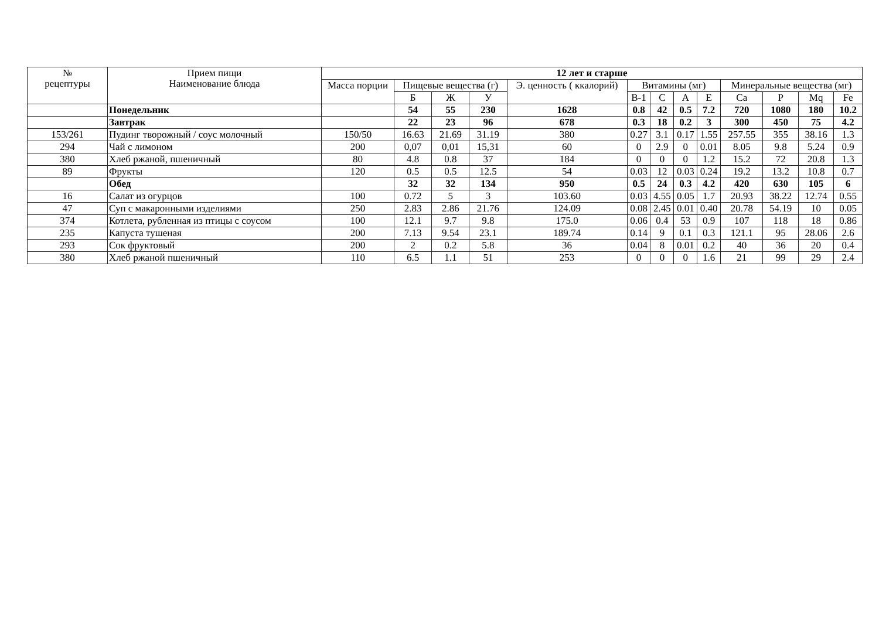| № рецептуры | Прием пищи Наименование блюда | 12 лет и старше | | | | | | | | | | | | |
| --- | --- | --- | --- | --- | --- | --- | --- | --- | --- | --- | --- | --- | --- | --- |
| | | Масса порции | Пищевые вещества (г) | | | Э. ценность ( ккалорий) | Витамины (мг) | | | | Минеральные вещества (мг) | | | |
| | | | Б | Ж | У | | В-1 | С | А | Е | Ca | P | Mq | Fe |
| | Понедельник | | 54 | 55 | 230 | 1628 | 0.8 | 42 | 0.5 | 7.2 | 720 | 1080 | 180 | 10.2 |
| | Завтрак | | 22 | 23 | 96 | 678 | 0.3 | 18 | 0.2 | 3 | 300 | 450 | 75 | 4.2 |
| 153/261 | Пудинг творожный / соус молочный | 150/50 | 16.63 | 21.69 | 31.19 | 380 | 0.27 | 3.1 | 0.17 | 1.55 | 257.55 | 355 | 38.16 | 1.3 |
| 294 | Чай с лимоном | 200 | 0,07 | 0,01 | 15,31 | 60 | 0 | 2.9 | 0 | 0.01 | 8.05 | 9.8 | 5.24 | 0.9 |
| 380 | Хлеб ржаной, пшеничный | 80 | 4.8 | 0.8 | 37 | 184 | 0 | 0 | 0 | 1.2 | 15.2 | 72 | 20.8 | 1.3 |
| 89 | Фрукты | 120 | 0.5 | 0.5 | 12.5 | 54 | 0.03 | 12 | 0.03 | 0.24 | 19.2 | 13.2 | 10.8 | 0.7 |
| | Обед | | 32 | 32 | 134 | 950 | 0.5 | 24 | 0.3 | 4.2 | 420 | 630 | 105 | 6 |
| 16 | Салат из огурцов | 100 | 0.72 | 5 | 3 | 103.60 | 0.03 | 4.55 | 0.05 | 1.7 | 20.93 | 38.22 | 12.74 | 0.55 |
| 47 | Суп с макаронными изделиями | 250 | 2.83 | 2.86 | 21.76 | 124.09 | 0.08 | 2.45 | 0.01 | 0.40 | 20.78 | 54.19 | 10 | 0.05 |
| 374 | Котлета, рубленная из птицы с соусом | 100 | 12.1 | 9.7 | 9.8 | 175.0 | 0.06 | 0.4 | 53 | 0.9 | 107 | 118 | 18 | 0.86 |
| 235 | Капуста тушеная | 200 | 7.13 | 9.54 | 23.1 | 189.74 | 0.14 | 9 | 0.1 | 0.3 | 121.1 | 95 | 28.06 | 2.6 |
| 293 | Сок фруктовый | 200 | 2 | 0.2 | 5.8 | 36 | 0.04 | 8 | 0.01 | 0.2 | 40 | 36 | 20 | 0.4 |
| 380 | Хлеб ржаной пшеничный | 110 | 6.5 | 1.1 | 51 | 253 | 0 | 0 | 0 | 1.6 | 21 | 99 | 29 | 2.4 |